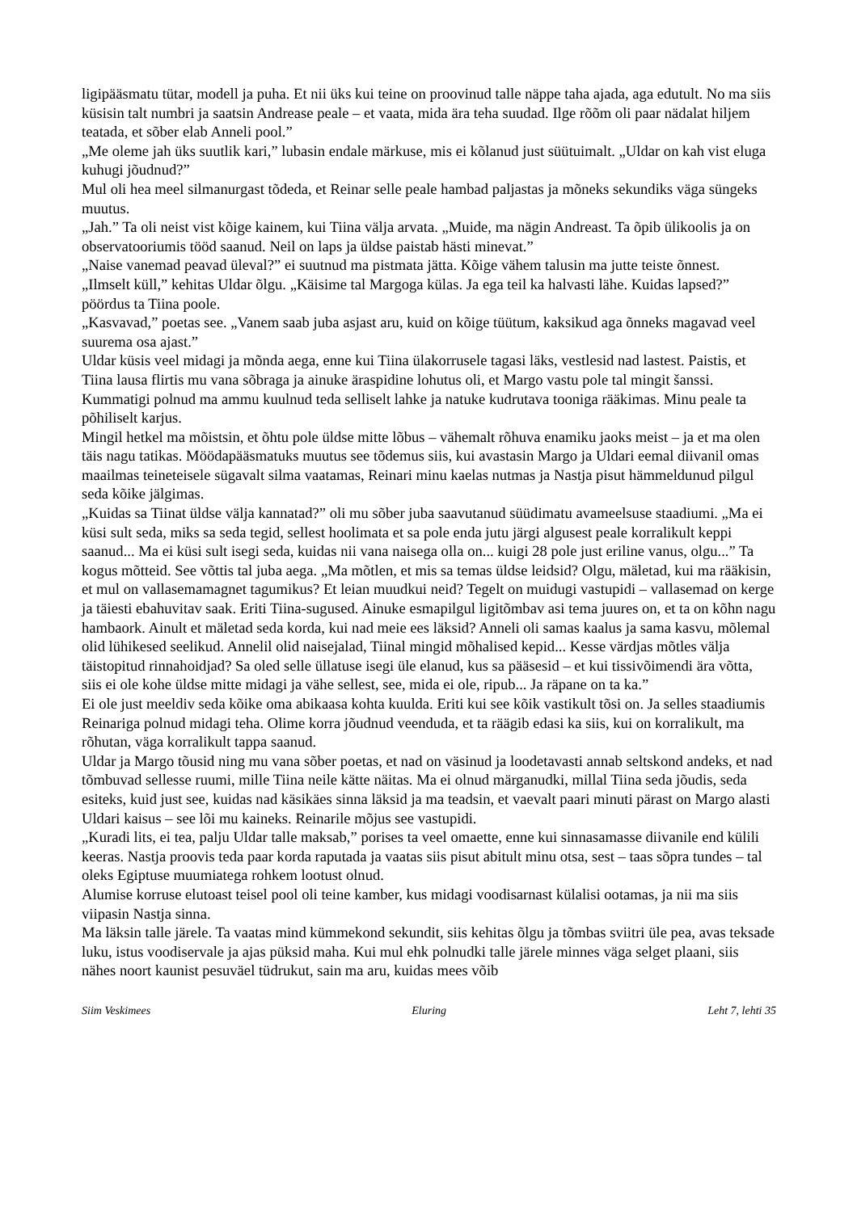ligipääsmatu tütar, modell ja puha. Et nii üks kui teine on proovinud talle näppe taha ajada, aga edutult. No ma siis küsisin talt numbri ja saatsin Andrease peale – et vaata, mida ära teha suudad. Ilge rõõm oli paar nädalat hiljem teatada, et sõber elab Anneli pool.”
„Me oleme jah üks suutlik kari,” lubasin endale märkuse, mis ei kõlanud just süütuimalt. „Uldar on kah vist eluga kuhugi jõudnud?”
Mul oli hea meel silmanurgast tõdeda, et Reinar selle peale hambad paljastas ja mõneks sekundiks väga süngeks muutus.
„Jah.” Ta oli neist vist kõige kainem, kui Tiina välja arvata. „Muide, ma nägin Andreast. Ta õpib ülikoolis ja on observatooriumis tööd saanud. Neil on laps ja üldse paistab hästi minevat.”
„Naise vanemad peavad üleval?” ei suutnud ma pistmata jätta. Kõige vähem talusin ma jutte teiste õnnest.
„Ilmselt küll,” kehitas Uldar õlgu. „Käisime tal Margoga külas. Ja ega teil ka halvasti lähe. Kuidas lapsed?” pöördus ta Tiina poole.
„Kasvavad,” poetas see. „Vanem saab juba asjast aru, kuid on kõige tüütum, kaksikud aga õnneks magavad veel suurema osa ajast.”
Uldar küsis veel midagi ja mõnda aega, enne kui Tiina ülakorrusele tagasi läks, vestlesid nad lastest. Paistis, et Tiina lausa flirtis mu vana sõbraga ja ainuke äraspidine lohutus oli, et Margo vastu pole tal mingit šanssi. Kummatigi polnud ma ammu kuulnud teda selliselt lahke ja natuke kudrutava tooniga rääkimas. Minu peale ta põhiliselt karjus.
Mingil hetkel ma mõistsin, et õhtu pole üldse mitte lõbus – vähemalt rõhuva enamiku jaoks meist – ja et ma olen täis nagu tatikas. Möödapääsmatuks muutus see tõdemus siis, kui avastasin Margo ja Uldari eemal diivanil omas maailmas teineteisele sügavalt silma vaatamas, Reinari minu kaelas nutmas ja Nastja pisut hämmeldunud pilgul seda kõike jälgimas.
„Kuidas sa Tiinat üldse välja kannatad?” oli mu sõber juba saavutanud süüdimatu avameelsuse staadiumi. „Ma ei küsi sult seda, miks sa seda tegid, sellest hoolimata et sa pole enda jutu järgi algusest peale korralikult keppi saanud... Ma ei küsi sult isegi seda, kuidas nii vana naisega olla on... kuigi 28 pole just eriline vanus, olgu...” Ta kogus mõtteid. See võttis tal juba aega. „Ma mõtlen, et mis sa temas üldse leidsid? Olgu, mäletad, kui ma rääkisin, et mul on vallasemamagnet tagumikus? Et leian muudkui neid? Tegelt on muidugi vastupidi – vallasemad on kerge ja täiesti ebahuvitav saak. Eriti Tiina-sugused. Ainuke esmapilgul ligitõmbav asi tema juures on, et ta on kõhn nagu hambaork. Ainult et mäletad seda korda, kui nad meie ees läksid? Anneli oli samas kaalus ja sama kasvu, mõlemal olid lühikesed seelikud. Annelil olid naisejalad, Tiinal mingid mõhalised kepid... Kesse värdjas mõtles välja täistopitud rinnahoidjad? Sa oled selle üllatuse isegi üle elanud, kus sa pääsesid – et kui tissivõimendi ära võtta, siis ei ole kohe üldse mitte midagi ja vähe sellest, see, mida ei ole, ripub... Ja räpane on ta ka.”
Ei ole just meeldiv seda kõike oma abikaasa kohta kuulda. Eriti kui see kõik vastikult tõsi on. Ja selles staadiumis Reinariga polnud midagi teha. Olime korra jõudnud veenduda, et ta räägib edasi ka siis, kui on korralikult, ma rõhutan, väga korralikult tappa saanud.
Uldar ja Margo tõusid ning mu vana sõber poetas, et nad on väsinud ja loodetavasti annab seltskond andeks, et nad tõmbuvad sellesse ruumi, mille Tiina neile kätte näitas. Ma ei olnud märganudki, millal Tiina seda jõudis, seda esiteks, kuid just see, kuidas nad käsikäes sinna läksid ja ma teadsin, et vaevalt paari minuti pärast on Margo alasti Uldari kaisus – see lõi mu kaineks. Reinarile mõjus see vastupidi.
„Kuradi lits, ei tea, palju Uldar talle maksab,” porises ta veel omaette, enne kui sinnasamasse diivanile end külili keeras. Nastja proovis teda paar korda raputada ja vaatas siis pisut abitult minu otsa, sest – taas sõpra tundes – tal oleks Egiptuse muumiatega rohkem lootust olnud.
Alumise korruse elutoast teisel pool oli teine kamber, kus midagi voodisarnast külalisi ootamas, ja nii ma siis viipasin Nastja sinna.
Ma läksin talle järele. Ta vaatas mind kümmekond sekundit, siis kehitas õlgu ja tõmbas sviitri üle pea, avas teksade luku, istus voodiservale ja ajas püksid maha. Kui mul ehk polnudki talle järele minnes väga selget plaani, siis nähes noort kaunist pesuväel tüdrukut, sain ma aru, kuidas mees võib
Siim Veskimees Eluring Leht 7, lehti 35